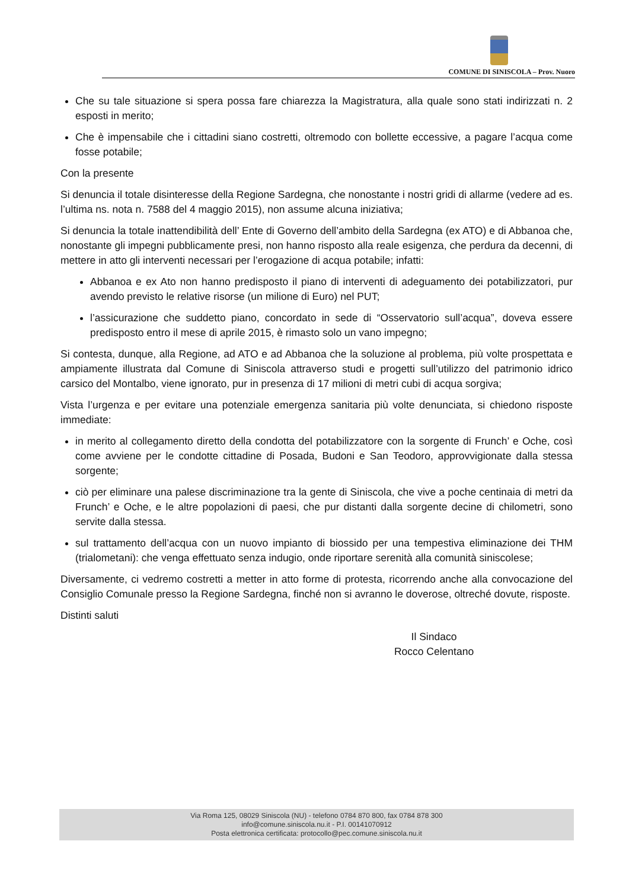COMUNE DI SINISCOLA – Prov. Nuoro
Che su tale situazione si spera possa fare chiarezza la Magistratura, alla quale sono stati indirizzati n. 2 esposti in merito;
Che è impensabile che i cittadini siano costretti, oltremodo con bollette eccessive, a pagare l’acqua come fosse potabile;
Con la presente
Si denuncia il totale disinteresse della Regione Sardegna, che nonostante i nostri gridi di allarme (vedere ad es. l’ultima ns. nota n. 7588 del 4 maggio 2015), non assume alcuna iniziativa;
Si denuncia la totale inattendibilità dell’ Ente di Governo dell’ambito della Sardegna (ex ATO) e di Abbanoa che, nonostante gli impegni pubblicamente presi, non hanno risposto alla reale esigenza, che perdura da decenni, di mettere in atto gli interventi necessari per l’erogazione di acqua potabile; infatti:
Abbanoa e ex Ato non hanno predisposto il piano di interventi di adeguamento dei potabilizzatori, pur avendo previsto le relative risorse (un milione di Euro) nel PUT;
l’assicurazione che suddetto piano, concordato in sede di “Osservatorio sull’acqua”, doveva essere predisposto entro il mese di aprile 2015, è rimasto solo un vano impegno;
Si contesta, dunque, alla Regione, ad ATO e ad Abbanoa che la soluzione al problema, più volte prospettata e ampiamente illustrata dal Comune di Siniscola attraverso studi e progetti sull’utilizzo del patrimonio idrico carsico del Montalbo, viene ignorato, pur in presenza di 17 milioni di metri cubi di acqua sorgiva;
Vista l’urgenza e per evitare una potenziale emergenza sanitaria più volte denunciata, si chiedono risposte immediate:
in merito al collegamento diretto della condotta del potabilizzatore con la sorgente di Frunch’ e Oche, così come avviene per le condotte cittadine di Posada, Budoni e San Teodoro, approvvigionate dalla stessa sorgente;
ciò per eliminare una palese discriminazione tra la gente di Siniscola, che vive a poche centinaia di metri da Frunch’ e Oche, e le altre popolazioni di paesi, che pur distanti dalla sorgente decine di chilometri, sono servite dalla stessa.
sul trattamento dell’acqua con un nuovo impianto di biossido per una tempestiva eliminazione dei THM (trialometani): che venga effettuato senza indugio, onde riportare serenità alla comunità siniscolese;
Diversamente, ci vedremo costretti a metter in atto forme di protesta, ricorrendo anche alla convocazione del Consiglio Comunale presso la Regione Sardegna, finché non si avranno le doverose, oltreché dovute, risposte.
Distinti saluti
Il Sindaco
Rocco Celentano
Via Roma 125, 08029 Siniscola (NU) - telefono 0784 870 800, fax 0784 878 300
info@comune.siniscola.nu.it - P.I. 00141070912
Posta elettronica certificata: protocollo@pec.comune.siniscola.nu.it